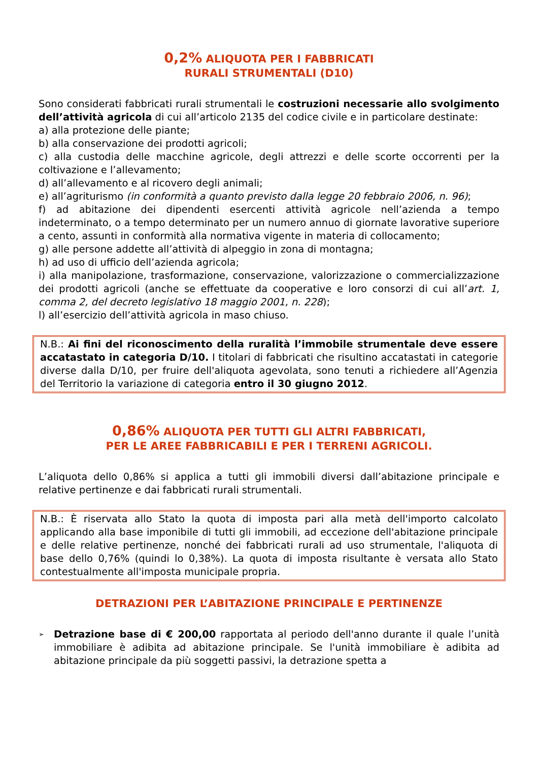0,2% ALIQUOTA PER I FABBRICATI
RURALI STRUMENTALI (D10)
Sono considerati fabbricati rurali strumentali le costruzioni necessarie allo svolgimento dell’attività agricola di cui all’articolo 2135 del codice civile e in particolare destinate:
a) alla protezione delle piante;
b) alla conservazione dei prodotti agricoli;
c) alla custodia delle macchine agricole, degli attrezzi e delle scorte occorrenti per la coltivazione e l’allevamento;
d) all’allevamento e al ricovero degli animali;
e) all’agriturismo (in conformità a quanto previsto dalla legge 20 febbraio 2006, n. 96);
f) ad abitazione dei dipendenti esercenti attività agricole nell’azienda a tempo indeterminato, o a tempo determinato per un numero annuo di giornate lavorative superiore a cento, assunti in conformità alla normativa vigente in materia di collocamento;
g) alle persone addette all’attività di alpeggio in zona di montagna;
h) ad uso di ufficio dell’azienda agricola;
i) alla manipolazione, trasformazione, conservazione, valorizzazione o commercializzazione dei prodotti agricoli (anche se effettuate da cooperative e loro consorzi di cui all’art. 1, comma 2, del decreto legislativo 18 maggio 2001, n. 228);
l) all’esercizio dell’attività agricola in maso chiuso.
N.B.: Ai fini del riconoscimento della ruralità l’immobile strumentale deve essere accatastato in categoria D/10. I titolari di fabbricati che risultino accatastati in categorie diverse dalla D/10, per fruire dell'aliquota agevolata, sono tenuti a richiedere all’Agenzia del Territorio la variazione di categoria entro il 30 giugno 2012.
0,86% ALIQUOTA PER TUTTI GLI ALTRI FABBRICATI,
PER LE AREE FABBRICABILI E PER I TERRENI AGRICOLI.
L’aliquota dello 0,86% si applica a tutti gli immobili diversi dall’abitazione principale e relative pertinenze e dai fabbricati rurali strumentali.
N.B.: È riservata allo Stato la quota di imposta pari alla metà dell'importo calcolato applicando alla base imponibile di tutti gli immobili, ad eccezione dell'abitazione principale e delle relative pertinenze, nonché dei fabbricati rurali ad uso strumentale, l'aliquota di base dello 0,76% (quindi lo 0,38%). La quota di imposta risultante è versata allo Stato contestualmente all'imposta municipale propria.
DETRAZIONI PER L’ABITAZIONE PRINCIPALE E PERTINENZE
➢ Detrazione base di € 200,00 rapportata al periodo dell'anno durante il quale l’unità immobiliare è adibita ad abitazione principale. Se l'unità immobiliare è adibita ad abitazione principale da più soggetti passivi, la detrazione spetta a